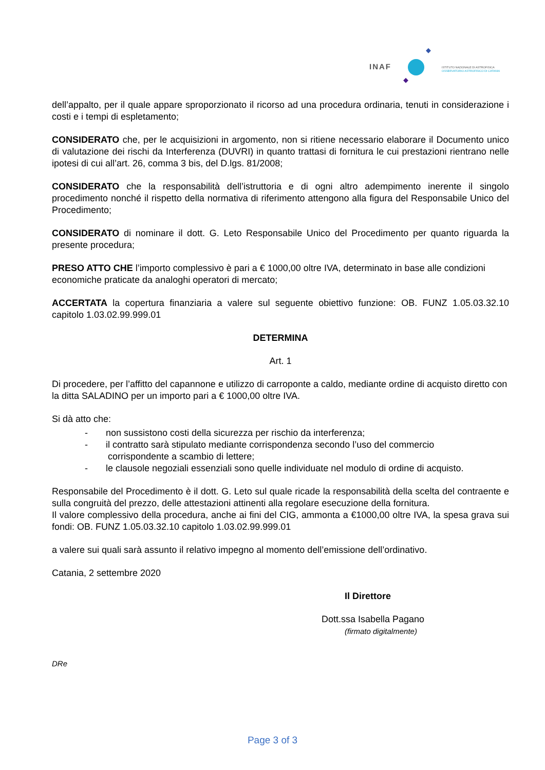INAF
ISTITUTO NAZIONALE DI ASTROFISICA
OSSERVATORIO ASTROFISICO DI CATANIA
dell’appalto, per il quale appare sproporzionato il ricorso ad una procedura ordinaria, tenuti in considerazione i costi e i tempi di espletamento;
CONSIDERATO che, per le acquisizioni in argomento, non si ritiene necessario elaborare il Documento unico di valutazione dei rischi da Interferenza (DUVRI) in quanto trattasi di fornitura le cui prestazioni rientrano nelle ipotesi di cui all’art. 26, comma 3 bis, del D.lgs. 81/2008;
CONSIDERATO che la responsabilità dell’istruttoria e di ogni altro adempimento inerente il singolo procedimento nonché il rispetto della normativa di riferimento attengono alla figura del Responsabile Unico del Procedimento;
CONSIDERATO di nominare il dott. G. Leto Responsabile Unico del Procedimento per quanto riguarda la presente procedura;
PRESO ATTO CHE l’importo complessivo è pari a € 1000,00 oltre IVA, determinato in base alle condizioni economiche praticate da analoghi operatori di mercato;
ACCERTATA la copertura finanziaria a valere sul seguente obiettivo funzione: OB. FUNZ 1.05.03.32.10 capitolo 1.03.02.99.999.01
DETERMINA
Art. 1
Di procedere, per l’affitto del capannone e utilizzo di carroponte a caldo, mediante ordine di acquisto diretto con la ditta SALADINO per un importo pari a € 1000,00 oltre IVA.
Si dà atto che:
- non sussistono costi della sicurezza per rischio da interferenza;
- il contratto sarà stipulato mediante corrispondenza secondo l’uso del commercio
corrispondente a scambio di lettere;
- le clausole negoziali essenziali sono quelle individuate nel modulo di ordine di acquisto.
Responsabile del Procedimento è il dott. G. Leto sul quale ricade la responsabilità della scelta del contraente e sulla congruità del prezzo, delle attestazioni attinenti alla regolare esecuzione della fornitura.
Il valore complessivo della procedura, anche ai fini del CIG, ammonta a €1000,00 oltre IVA, la spesa grava sui fondi: OB. FUNZ 1.05.03.32.10 capitolo 1.03.02.99.999.01
a valere sui quali sarà assunto il relativo impegno al momento dell’emissione dell’ordinativo.
Catania, 2 settembre 2020
Il Direttore
Dott.ssa Isabella Pagano
(firmato digitalmente)
DRe
Page 3 of 3